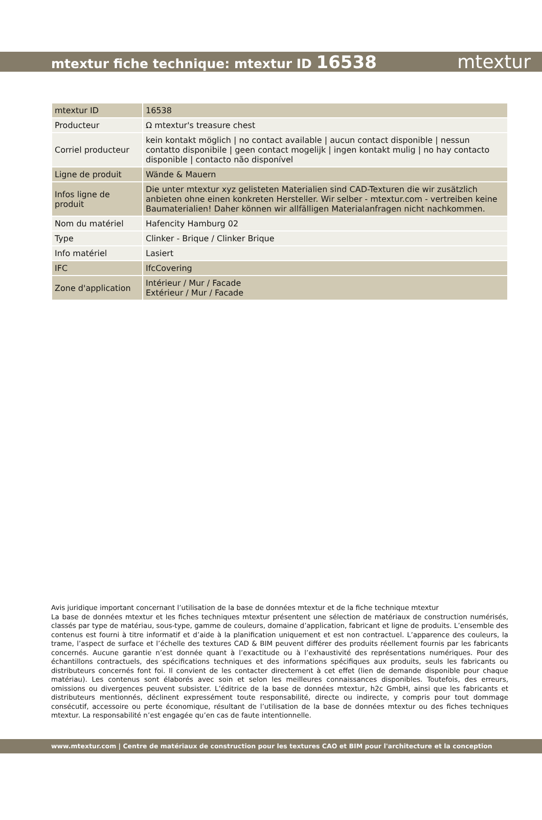mtextur fiche technique: mtextur ID 16538
mtextur
| mtextur ID | 16538 |
| Producteur | Ω mtextur's treasure chest |
| Corriel producteur | kein kontakt möglich / no contact available / aucun contact disponible / nessun contatto disponibile / geen contact mogelijk / ingen kontakt mulig / no hay contacto disponible / contacto não disponível |
| Ligne de produit | Wände & Mauern |
| Infos ligne de produit | Die unter mtextur xyz gelisteten Materialien sind CAD-Texturen die wir zusätzlich anbieten ohne einen konkreten Hersteller. Wir selber - mtextur.com - vertreiben keine Baumaterialien! Daher können wir allfälligen Materialanfragen nicht nachkommen. |
| Nom du matériel | Hafencity Hamburg 02 |
| Type | Clinker - Brique / Clinker Brique |
| Info matériel | Lasiert |
| IFC | IfcCovering |
| Zone d'application | Intérieur / Mur / Facade Extérieur / Mur / Facade |
Avis juridique important concernant l’utilisation de la base de données mtextur et de la fiche technique mtextur
La base de données mtextur et les fiches techniques mtextur présentent une sélection de matériaux de construction numérisés, classés par type de matériau, sous-type, gamme de couleurs, domaine d’application, fabricant et ligne de produits. L’ensemble des contenus est fourni à titre informatif et d’aide à la planification uniquement et est non contractuel. L’apparence des couleurs, la trame, l’aspect de surface et l’échelle des textures CAD & BIM peuvent différer des produits réellement fournis par les fabricants concernés. Aucune garantie n’est donnée quant à l’exactitude ou à l’exhaustivité des représentations numériques. Pour des échantillons contractuels, des spécifications techniques et des informations spécifiques aux produits, seuls les fabricants ou distributeurs concernés font foi. Il convient de les contacter directement à cet effet (lien de demande disponible pour chaque matériau). Les contenus sont élaborés avec soin et selon les meilleures connaissances disponibles. Toutefois, des erreurs, omissions ou divergences peuvent subsister. L’éditrice de la base de données mtextur, h2c GmbH, ainsi que les fabricants et distributeurs mentionnés, déclinent expressément toute responsabilité, directe ou indirecte, y compris pour tout dommage consécutif, accessoire ou perte économique, résultant de l’utilisation de la base de données mtextur ou des fiches techniques mtextur. La responsabilité n’est engagée qu’en cas de faute intentionnelle.
www.mtextur.com | Centre de matériaux de construction pour les textures CAO et BIM pour l'architecture et la conception